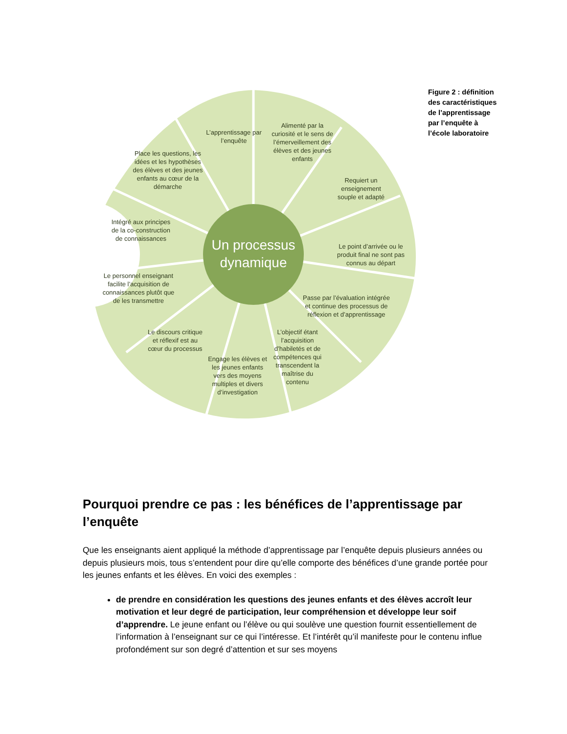Un processus
dynamique
L’apprentissage par l’enquête
Alimenté par la curiosité et le sens de l’émerveillement des élèves et des jeunes enfants
Requiert un enseignement souple et adapté
Le point d’arrivée ou le produit final ne sont pas connus au départ
Passe par l’évaluation intégrée et continue des processus de réflexion et d’apprentissage
L’objectif étant l’acquisition d’habiletés et de compétences qui transcendent la maîtrise du contenu
Engage les élèves et les jeunes enfants vers des moyens multiples et divers d’investigation
Le discours critique et réflexif est au cœur du processus
Le personnel enseignant facilite l’acquisition de connaissances plutôt que de les transmettre
Intégré aux principes de la co-construction de connaissances
Place les questions, les idées et les hypothèses des élèves et des jeunes enfants au cœur de la démarche
Figure 2 : définition des caractéristiques de l’apprentissage par l’enquête à l’école laboratoire
Pourquoi prendre ce pas : les bénéfices de l’apprentissage par l’enquête
Que les enseignants aient appliqué la méthode d’apprentissage par l’enquête depuis plusieurs années ou depuis plusieurs mois, tous s’entendent pour dire qu’elle comporte des bénéfices d’une grande portée pour les jeunes enfants et les élèves. En voici des exemples :
de prendre en considération les questions des jeunes enfants et des élèves accroît leur motivation et leur degré de participation, leur compréhension et développe leur soif d’apprendre. Le jeune enfant ou l’élève ou qui soulève une question fournit essentiellement de l’information à l’enseignant sur ce qui l’intéresse. Et l’intérêt qu’il manifeste pour le contenu influe profondément sur son degré d’attention et sur ses moyens